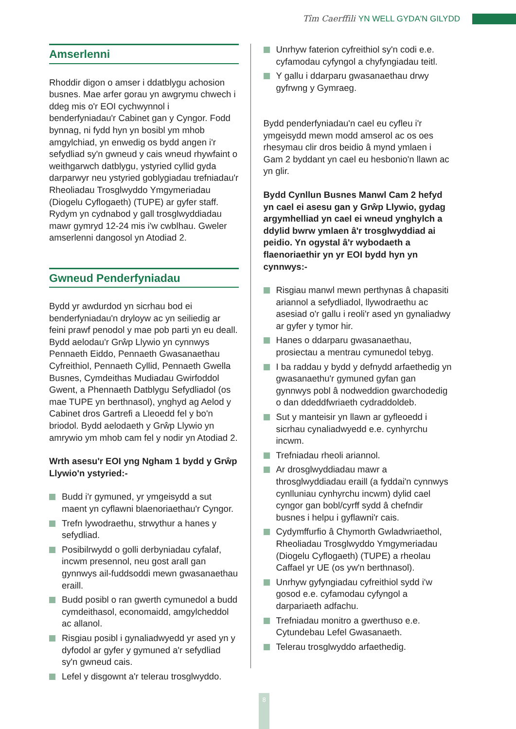Tîm Caerffili YN WELL GYDA'N GILYDD
Amserlenni
Rhoddir digon o amser i ddatblygu achosion busnes. Mae arfer gorau yn awgrymu chwech i ddeg mis o'r EOI cychwynnol i benderfyniadau'r Cabinet gan y Cyngor. Fodd bynnag, ni fydd hyn yn bosibl ym mhob amgylchiad, yn enwedig os bydd angen i'r sefydliad sy'n gwneud y cais wneud rhywfaint o weithgarwch datblygu, ystyried cyllid gyda darparwyr neu ystyried goblygiadau trefniadau'r Rheoliadau Trosglwyddo Ymgymeriadau (Diogelu Cyflogaeth) (TUPE) ar gyfer staff. Rydym yn cydnabod y gall trosglwyddiadau mawr gymryd 12-24 mis i'w cwblhau. Gweler amserlenni dangosol yn Atodiad 2.
Gwneud Penderfyniadau
Bydd yr awdurdod yn sicrhau bod ei benderfyniadau'n dryloyw ac yn seiliedig ar feini prawf penodol y mae pob parti yn eu deall. Bydd aelodau'r Grŵp Llywio yn cynnwys Pennaeth Eiddo, Pennaeth Gwasanaethau Cyfreithiol, Pennaeth Cyllid, Pennaeth Gwella Busnes, Cymdeithas Mudiadau Gwirfoddol Gwent, a Phennaeth Datblygu Sefydliadol (os mae TUPE yn berthnasol), ynghyd ag Aelod y Cabinet dros Gartrefi a Lleoedd fel y bo'n briodol. Bydd aelodaeth y Grŵp Llywio yn amrywio ym mhob cam fel y nodir yn Atodiad 2.
Wrth asesu'r EOI yng Ngham 1 bydd y Grŵp Llywio'n ystyried:-
Budd i'r gymuned, yr ymgeisydd a sut maent yn cyflawni blaenoriaethau'r Cyngor.
Trefn lywodraethu, strwythur a hanes y sefydliad.
Posibilrwydd o golli derbyniadau cyfalaf, incwm presennol, neu gost arall gan gynnwys ail-fuddsoddi mewn gwasanaethau eraill.
Budd posibl o ran gwerth cymunedol a budd cymdeithasol, economaidd, amgylcheddol ac allanol.
Risgiau posibl i gynaliadwyedd yr ased yn y dyfodol ar gyfer y gymuned a'r sefydliad sy'n gwneud cais.
Lefel y disgownt a'r telerau trosglwyddo.
Unrhyw faterion cyfreithiol sy'n codi e.e. cyfamodau cyfyngol a chyfyngiadau teitl.
Y gallu i ddarparu gwasanaethau drwy gyfrwng y Gymraeg.
Bydd penderfyniadau'n cael eu cyfleu i'r ymgeisydd mewn modd amserol ac os oes rhesymau clir dros beidio â mynd ymlaen i Gam 2 byddant yn cael eu hesbonio'n llawn ac yn glir.
Bydd Cynllun Busnes Manwl Cam 2 hefyd yn cael ei asesu gan y Grŵp Llywio, gydag argymhelliad yn cael ei wneud ynghylch a ddylid bwrw ymlaen â'r trosglwyddiad ai peidio. Yn ogystal â'r wybodaeth a flaenoriaethir yn yr EOI bydd hyn yn cynnwys:-
Risgiau manwl mewn perthynas â chapasiti ariannol a sefydliadol, llywodraethu ac asesiad o'r gallu i reoli'r ased yn gynaliadwy ar gyfer y tymor hir.
Hanes o ddarparu gwasanaethau, prosiectau a mentrau cymunedol tebyg.
I ba raddau y bydd y defnydd arfaethedig yn gwasanaethu'r gymuned gyfan gan gynnwys pobl â nodweddion gwarchodedig o dan ddeddfwriaeth cydraddoldeb.
Sut y manteisir yn llawn ar gyfleoedd i sicrhau cynaliadwyedd e.e. cynhyrchu incwm.
Trefniadau rheoli ariannol.
Ar drosglwyddiadau mawr a throsglwyddiadau eraill (a fyddai'n cynnwys cynlluniau cynhyrchu incwm) dylid cael cyngor gan bobl/cyrff sydd â chefndir busnes i helpu i gyflawni'r cais.
Cydymffurfio â Chymorth Gwladwriaethol, Rheoliadau Trosglwyddo Ymgymeriadau (Diogelu Cyflogaeth) (TUPE) a rheolau Caffael yr UE (os yw'n berthnasol).
Unrhyw gyfyngiadau cyfreithiol sydd i'w gosod e.e. cyfamodau cyfyngol a darpariaeth adfachu.
Trefniadau monitro a gwerthuso e.e. Cytundebau Lefel Gwasanaeth.
Telerau trosglwyddo arfaethedig.
8